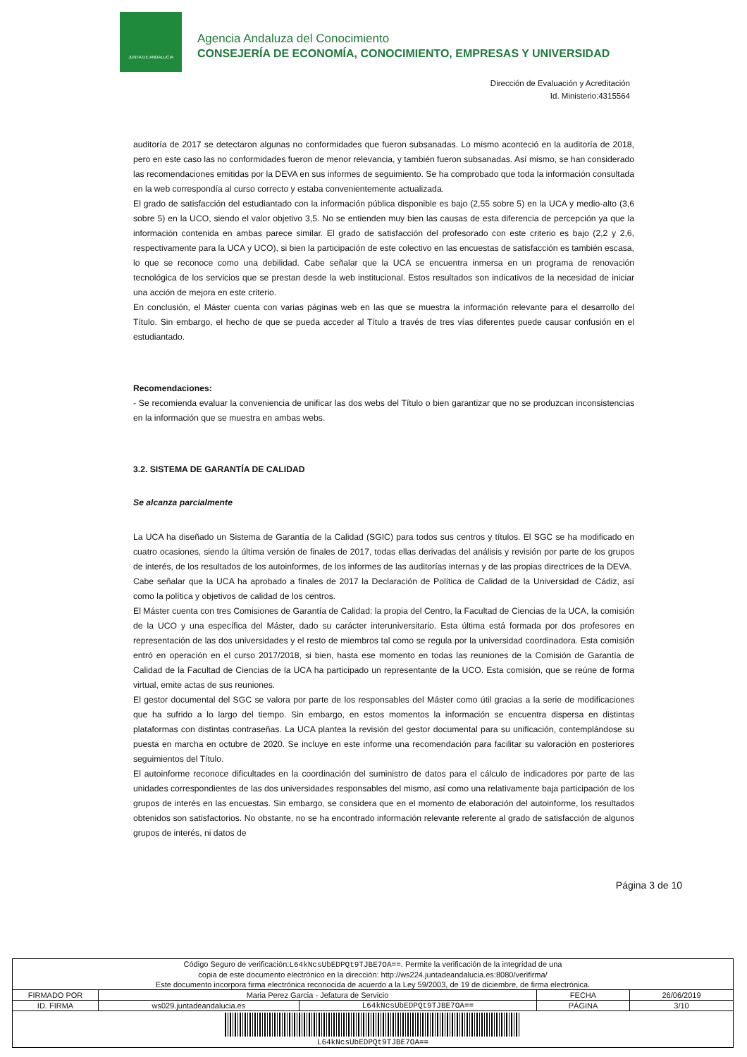JUNTA DE ANDALUCIA
Agencia Andaluza del Conocimiento
CONSEJERÍA DE ECONOMÍA, CONOCIMIENTO, EMPRESAS Y UNIVERSIDAD
Dirección de Evaluación y Acreditación
Id. Ministerio:4315564
auditoría de 2017 se detectaron algunas no conformidades que fueron subsanadas. Lo mismo aconteció en la auditoría de 2018, pero en este caso las no conformidades fueron de menor relevancia, y también fueron subsanadas. Así mismo, se han considerado las recomendaciones emitidas por la DEVA en sus informes de seguimiento. Se ha comprobado que toda la información consultada en la web correspondía al curso correcto y estaba convenientemente actualizada.
El grado de satisfacción del estudiantado con la información pública disponible es bajo (2,55 sobre 5) en la UCA y medio-alto (3,6 sobre 5) en la UCO, siendo el valor objetivo 3,5. No se entienden muy bien las causas de esta diferencia de percepción ya que la información contenida en ambas parece similar. El grado de satisfacción del profesorado con este criterio es bajo (2,2 y 2,6, respectivamente para la UCA y UCO), si bien la participación de este colectivo en las encuestas de satisfacción es también escasa, lo que se reconoce como una debilidad. Cabe señalar que la UCA se encuentra inmersa en un programa de renovación tecnológica de los servicios que se prestan desde la web institucional. Estos resultados son indicativos de la necesidad de iniciar una acción de mejora en este criterio.
En conclusión, el Máster cuenta con varias páginas web en las que se muestra la información relevante para el desarrollo del Título. Sin embargo, el hecho de que se pueda acceder al Título a través de tres vías diferentes puede causar confusión en el estudiantado.
Recomendaciones:
- Se recomienda evaluar la conveniencia de unificar las dos webs del Título o bien garantizar que no se produzcan inconsistencias en la información que se muestra en ambas webs.
3.2. SISTEMA DE GARANTÍA DE CALIDAD
Se alcanza parcialmente
La UCA ha diseñado un Sistema de Garantía de la Calidad (SGIC) para todos sus centros y títulos. El SGC se ha modificado en cuatro ocasiones, siendo la última versión de finales de 2017, todas ellas derivadas del análisis y revisión por parte de los grupos de interés, de los resultados de los autoinformes, de los informes de las auditorías internas y de las propias directrices de la DEVA.
Cabe señalar que la UCA ha aprobado a finales de 2017 la Declaración de Política de Calidad de la Universidad de Cádiz, así como la política y objetivos de calidad de los centros.
El Máster cuenta con tres Comisiones de Garantía de Calidad: la propia del Centro, la Facultad de Ciencias de la UCA, la comisión de la UCO y una específica del Máster, dado su carácter interuniversitario. Esta última está formada por dos profesores en representación de las dos universidades y el resto de miembros tal como se regula por la universidad coordinadora. Esta comisión entró en operación en el curso 2017/2018, si bien, hasta ese momento en todas las reuniones de la Comisión de Garantía de Calidad de la Facultad de Ciencias de la UCA ha participado un representante de la UCO. Esta comisión, que se reúne de forma virtual, emite actas de sus reuniones.
El gestor documental del SGC se valora por parte de los responsables del Máster como útil gracias a la serie de modificaciones que ha sufrido a lo largo del tiempo. Sin embargo, en estos momentos la información se encuentra dispersa en distintas plataformas con distintas contraseñas. La UCA plantea la revisión del gestor documental para su unificación, contemplándose su puesta en marcha en octubre de 2020. Se incluye en este informe una recomendación para facilitar su valoración en posteriores seguimientos del Título.
El autoinforme reconoce dificultades en la coordinación del suministro de datos para el cálculo de indicadores por parte de las unidades correspondientes de las dos universidades responsables del mismo, así como una relativamente baja participación de los grupos de interés en las encuestas. Sin embargo, se considera que en el momento de elaboración del autoinforme, los resultados obtenidos son satisfactorios. No obstante, no se ha encontrado información relevante referente al grado de satisfacción de algunos grupos de interés, ni datos de
Página 3 de 10
| Código Seguro de verificación: L64kNcsUbEDPQt9TJBE7OA== . Permite la verificación de la integridad de una copia de este documento electrónico en la dirección: http://ws224.juntadeandalucia.es:8080/verifirma/ Este documento incorpora firma electrónica reconocida de acuerdo a la Ley 59/2003, de 19 de diciembre, de firma electrónica. | | | | |
| FIRMADO POR | Maria Perez Garcia - Jefatura de Servicio | | FECHA | 26/06/2019 |
| ID. FIRMA | ws029.juntadeandalucia.es | L64kNcsUbEDPQt9TJBE7OA== | PÁGINA | 3/10 |
| L64kNcsUbEDPQt9TJBE7OA== | | | | |